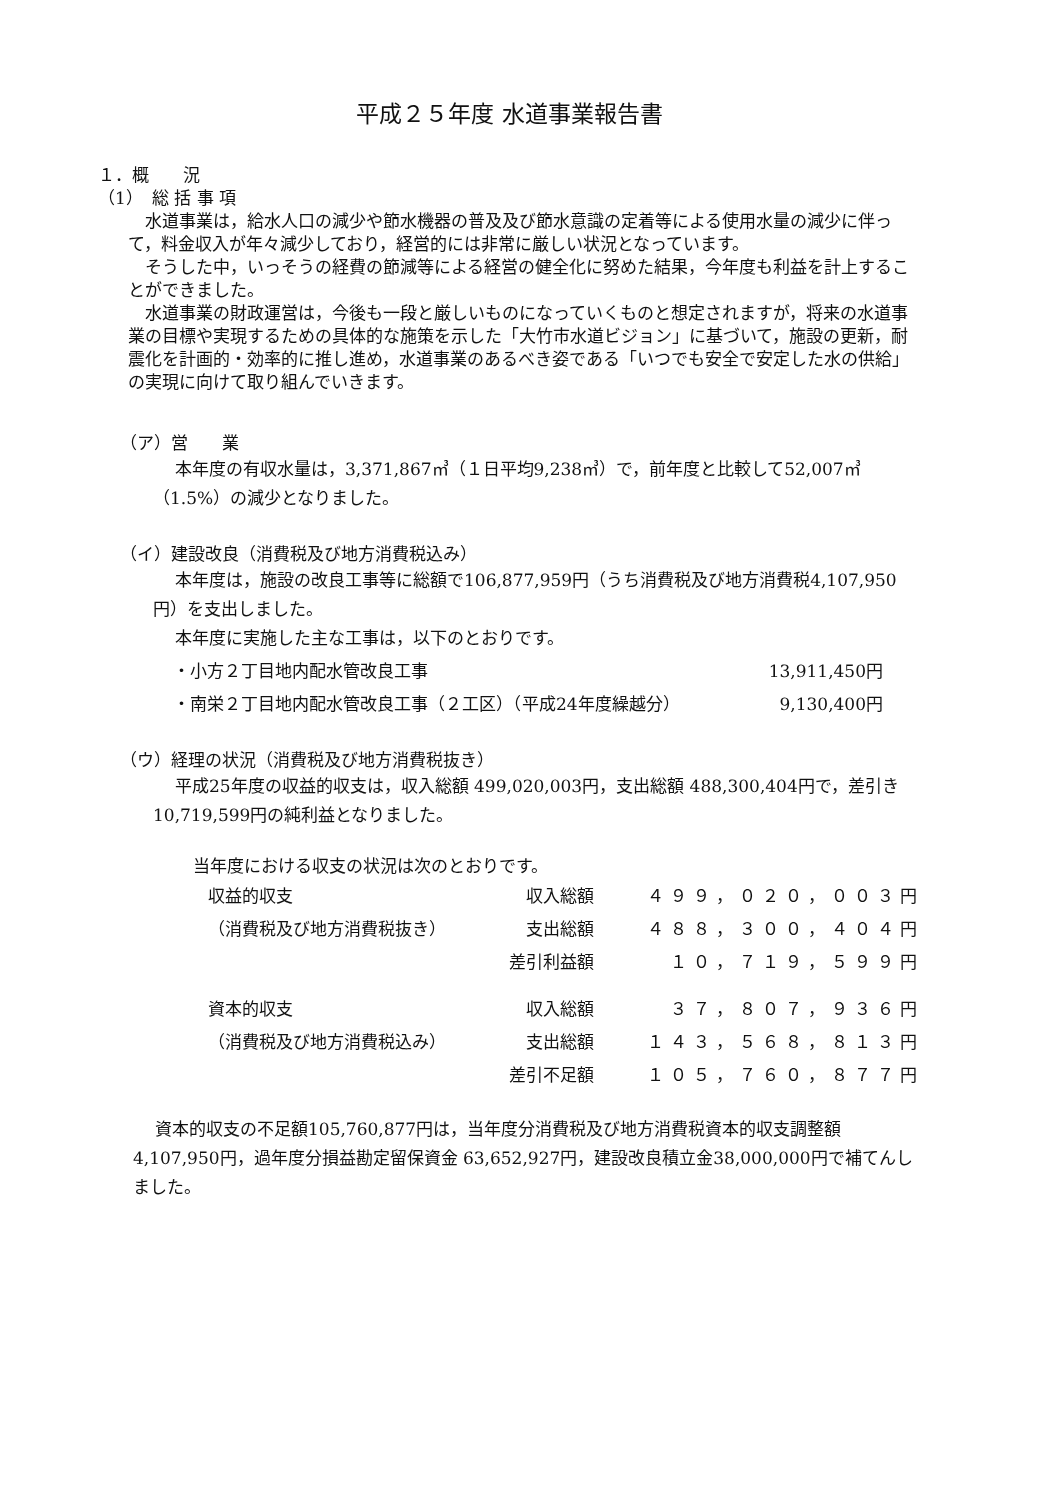平成２５年度 水道事業報告書
１．概　　況
（1）　総 括 事 項
　水道事業は，給水人口の減少や節水機器の普及及び節水意識の定着等による使用水量の減少に伴って，料金収入が年々減少しており，経営的には非常に厳しい状況となっています。
　そうした中，いっそうの経費の節減等による経営の健全化に努めた結果，今年度も利益を計上することができました。
　水道事業の財政運営は，今後も一段と厳しいものになっていくものと想定されますが，将来の水道事業の目標や実現するための具体的な施策を示した「大竹市水道ビジョン」に基づいて，施設の更新，耐震化を計画的・効率的に推し進め，水道事業のあるべき姿である「いつでも安全で安定した水の供給」の実現に向けて取り組んでいきます。
（ア）営　　業
本年度の有収水量は，3,371,867㎥（１日平均9,238㎥）で，前年度と比較して52,007㎥（1.5%）の減少となりました。
（イ）建設改良（消費税及び地方消費税込み）
本年度は，施設の改良工事等に総額で106,877,959円（うち消費税及び地方消費税4,107,950円）を支出しました。
本年度に実施した主な工事は，以下のとおりです。
| ・小方２丁目地内配水管改良工事 | 13,911,450円 |
| ・南栄２丁目地内配水管改良工事（２工区）（平成24年度繰越分） | 9,130,400円 |
（ウ）経理の状況（消費税及び地方消費税抜き）
平成25年度の収益的収支は，収入総額 499,020,003円，支出総額 488,300,404円で，差引き 10,719,599円の純利益となりました。
当年度における収支の状況は次のとおりです。
| 収益的収支 | 収入総額 | ４９９，０２０，００３円 |
| （消費税及び地方消費税抜き） | 支出総額 | ４８８，３００，４０４円 |
| | 差引利益額 | １０，７１９，５９９円 |
| 資本的収支 | 収入総額 | ３７，８０７，９３６円 |
| （消費税及び地方消費税込み） | 支出総額 | １４３，５６８，８１３円 |
| | 差引不足額 | １０５，７６０，８７７円 |
資本的収支の不足額105,760,877円は，当年度分消費税及び地方消費税資本的収支調整額 4,107,950円，過年度分損益勘定留保資金 63,652,927円，建設改良積立金38,000,000円で補てんしました。